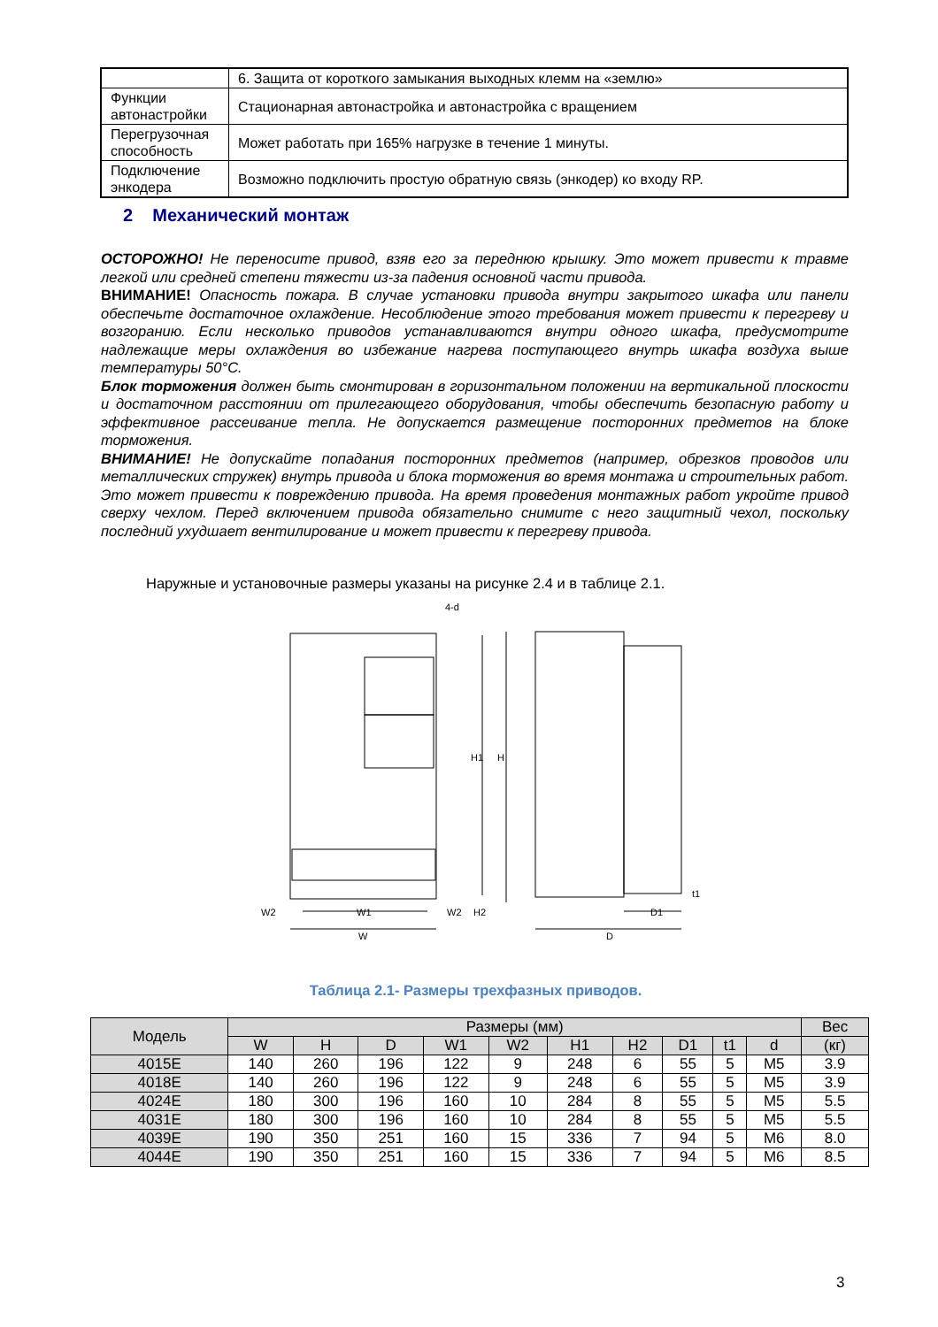| | 6. Защита от короткого замыкания выходных клемм на «землю» |
| Функции автонастройки | Стационарная автонастройка и автонастройка с вращением |
| Перегрузочная способность | Может работать при 165% нагрузке в течение 1 минуты. |
| Подключение энкодера | Возможно подключить простую обратную связь (энкодер) ко входу RP. |
2 Механический монтаж
ОСТОРОЖНО! Не переносите привод, взяв его за переднюю крышку. Это может привести к травме легкой или средней степени тяжести из-за падения основной части привода.
ВНИМАНИЕ! Опасность пожара. В случае установки привода внутри закрытого шкафа или панели обеспечьте достаточное охлаждение. Несоблюдение этого требования может привести к перегреву и возгоранию. Если несколько приводов устанавливаются внутри одного шкафа, предусмотрите надлежащие меры охлаждения во избежание нагрева поступающего внутрь шкафа воздуха выше температуры 50°C.
Блок торможения должен быть смонтирован в горизонтальном положении на вертикальной плоскости и достаточном расстоянии от прилегающего оборудования, чтобы обеспечить безопасную работу и эффективное рассеивание тепла. Не допускается размещение посторонних предметов на блоке торможения.
ВНИМАНИЕ! Не допускайте попадания посторонних предметов (например, обрезков проводов или металлических стружек) внутрь привода и блока торможения во время монтажа и строительных работ. Это может привести к повреждению привода. На время проведения монтажных работ укройте привод сверху чехлом. Перед включением привода обязательно снимите с него защитный чехол, поскольку последний ухудшает вентилирование и может привести к перегреву привода.
Наружные и установочные размеры указаны на рисунке 2.4 и в таблице 2.1.
4-d
H1
H
W2
W1
W2
H2
W
D1
t1
D
Таблица 2.1- Размеры трехфазных приводов.
| Модель | Размеры (мм) | | | | | | | | | | Вес |
| --- | --- | --- | --- | --- | --- | --- | --- | --- | --- | --- | --- |
| | W | H | D | W1 | W2 | H1 | H2 | D1 | t1 | d | (кг) |
| 4015E | 140 | 260 | 196 | 122 | 9 | 248 | 6 | 55 | 5 | M5 | 3.9 |
| 4018E | 140 | 260 | 196 | 122 | 9 | 248 | 6 | 55 | 5 | M5 | 3.9 |
| 4024E | 180 | 300 | 196 | 160 | 10 | 284 | 8 | 55 | 5 | M5 | 5.5 |
| 4031E | 180 | 300 | 196 | 160 | 10 | 284 | 8 | 55 | 5 | M5 | 5.5 |
| 4039E | 190 | 350 | 251 | 160 | 15 | 336 | 7 | 94 | 5 | M6 | 8.0 |
| 4044E | 190 | 350 | 251 | 160 | 15 | 336 | 7 | 94 | 5 | M6 | 8.5 |
3